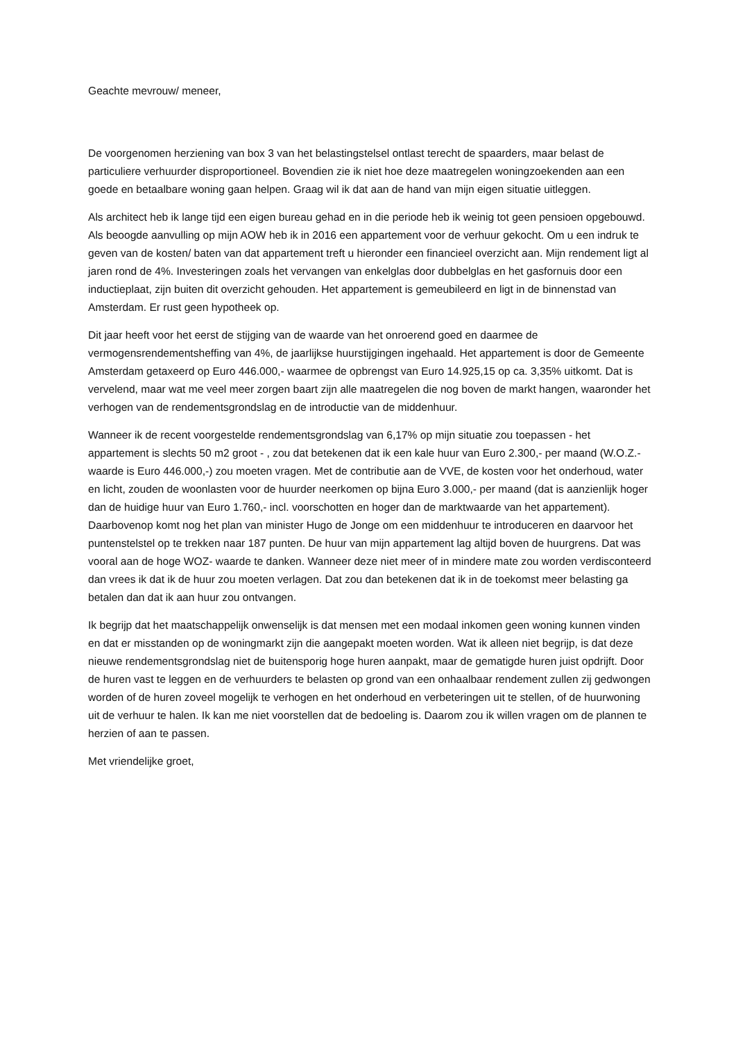Geachte mevrouw/ meneer,
De voorgenomen herziening van box 3 van het belastingstelsel ontlast terecht de spaarders, maar belast de particuliere verhuurder disproportioneel. Bovendien zie ik niet hoe deze maatregelen woningzoekenden aan een goede en betaalbare woning gaan helpen. Graag wil ik dat aan de hand van mijn eigen situatie uitleggen.
Als architect heb ik lange tijd een eigen bureau gehad en in die periode heb ik weinig tot geen pensioen opgebouwd. Als beoogde aanvulling op mijn AOW heb ik in 2016 een appartement voor de verhuur gekocht. Om u een indruk te geven van de kosten/ baten van dat appartement treft u hieronder een financieel overzicht aan. Mijn rendement ligt al jaren rond de 4%. Investeringen zoals het vervangen van enkelglas door dubbelglas en het gasfornuis door een inductieplaat, zijn buiten dit overzicht gehouden. Het appartement is gemeubileerd en ligt in de binnenstad van Amsterdam. Er rust geen hypotheek op.
Dit jaar heeft voor het eerst de stijging van de waarde van het onroerend goed en daarmee de vermogensrendementsheffing van 4%, de jaarlijkse huurstijgingen ingehaald. Het appartement is door de Gemeente Amsterdam getaxeerd op Euro 446.000,- waarmee de opbrengst van Euro 14.925,15 op ca. 3,35% uitkomt. Dat is vervelend, maar wat me veel meer zorgen baart zijn alle maatregelen die nog boven de markt hangen, waaronder het verhogen van de rendementsgrondslag en de introductie van de middenhuur.
Wanneer ik de recent voorgestelde rendementsgrondslag van 6,17% op mijn situatie zou toepassen - het appartement is slechts 50 m2 groot - , zou dat betekenen dat ik een kale huur van Euro 2.300,- per maand (W.O.Z.-waarde is Euro 446.000,-) zou moeten vragen. Met de contributie aan de VVE, de kosten voor het onderhoud, water en licht, zouden de woonlasten voor de huurder neerkomen op bijna Euro 3.000,- per maand (dat is aanzienlijk hoger dan de huidige huur van Euro 1.760,- incl. voorschotten en hoger dan de marktwaarde van het appartement). Daarbovenop komt nog het plan van minister Hugo de Jonge om een middenhuur te introduceren en daarvoor het puntenstelstel op te trekken naar 187 punten. De huur van mijn appartement lag altijd boven de huurgrens. Dat was vooral aan de hoge WOZ- waarde te danken. Wanneer deze niet meer of in mindere mate zou worden verdisconteerd dan vrees ik dat ik de huur zou moeten verlagen. Dat zou dan betekenen dat ik in de toekomst meer belasting ga betalen dan dat ik aan huur zou ontvangen.
Ik begrijp dat het maatschappelijk onwenselijk is dat mensen met een modaal inkomen geen woning kunnen vinden en dat er misstanden op de woningmarkt zijn die aangepakt moeten worden. Wat ik alleen niet begrijp, is dat deze nieuwe rendementsgrondslag niet de buitensporig hoge huren aanpakt, maar de gematigde huren juist opdrijft. Door de huren vast te leggen en de verhuurders te belasten op grond van een onhaalbaar rendement zullen zij gedwongen worden of de huren zoveel mogelijk te verhogen en het onderhoud en verbeteringen uit te stellen, of de huurwoning uit de verhuur te halen. Ik kan me niet voorstellen dat de bedoeling is. Daarom zou ik willen vragen om de plannen te herzien of aan te passen.
Met vriendelijke groet,